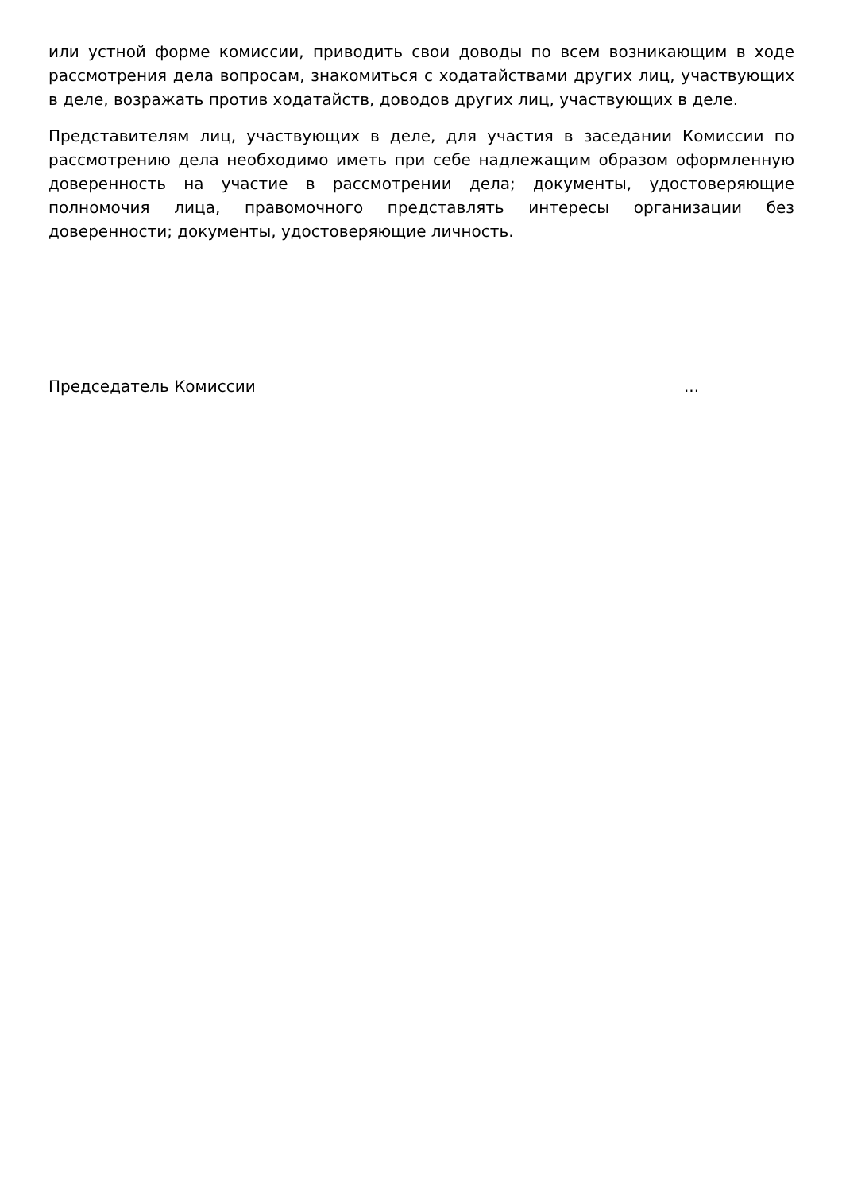или устной форме комиссии, приводить свои доводы по всем возникающим в ходе рассмотрения дела вопросам, знакомиться с ходатайствами других лиц, участвующих в деле, возражать против ходатайств, доводов других лиц, участвующих в деле.
Представителям лиц, участвующих в деле, для участия в заседании Комиссии по рассмотрению дела необходимо иметь при себе надлежащим образом оформленную доверенность на участие в рассмотрении дела; документы, удостоверяющие полномочия лица, правомочного представлять интересы организации без доверенности; документы, удостоверяющие личность.
Председатель Комиссии ...